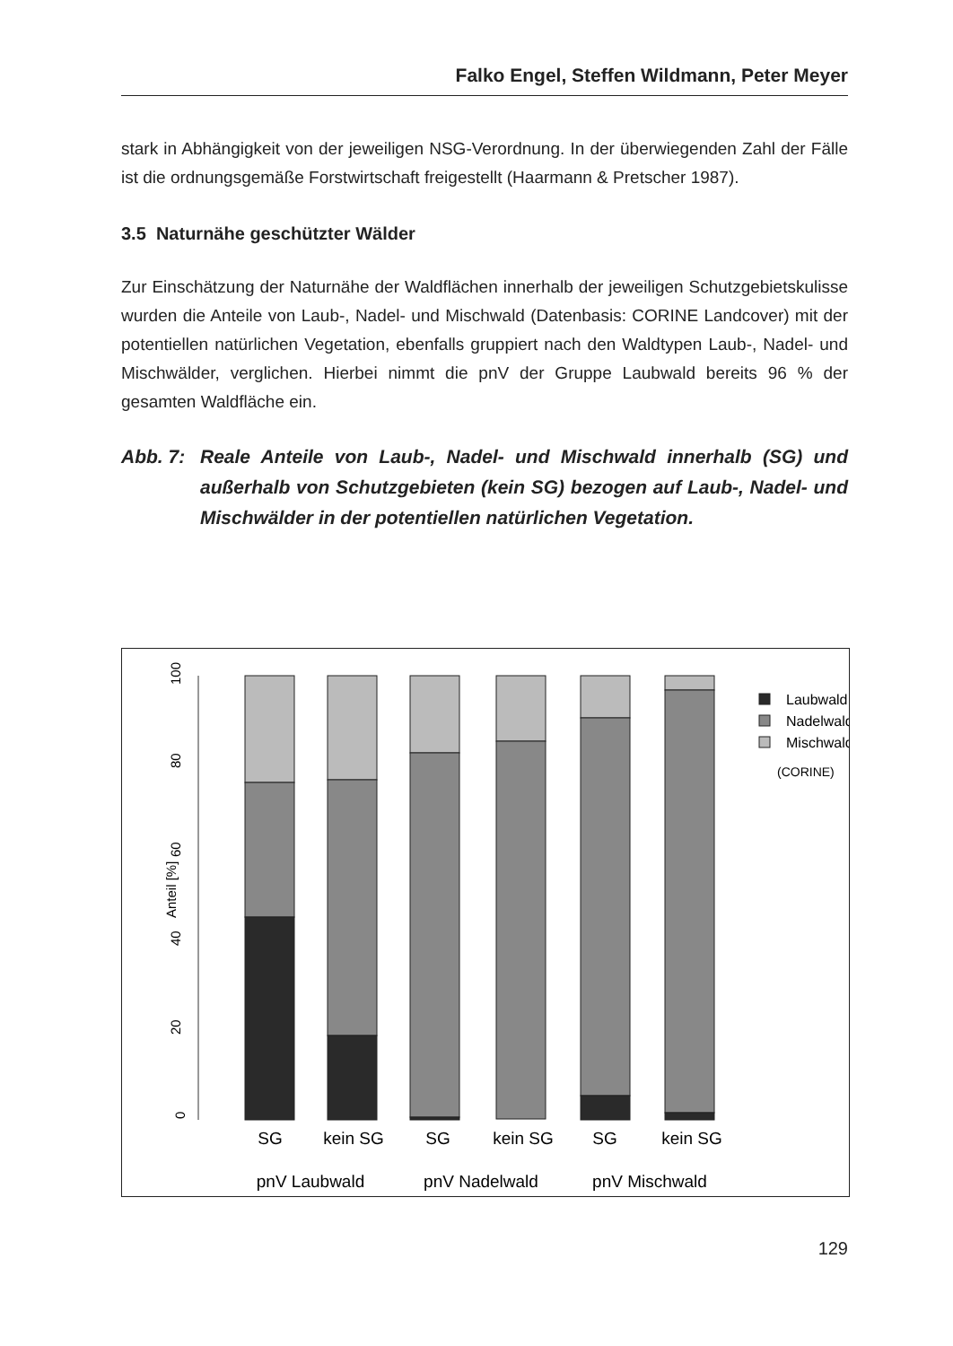Falko Engel, Steffen Wildmann, Peter Meyer
stark in Abhängigkeit von der jeweiligen NSG-Verordnung. In der überwiegenden Zahl der Fälle ist die ordnungsgemäße Forstwirtschaft freigestellt (Haarmann & Pretscher 1987).
3.5 Naturnähe geschützter Wälder
Zur Einschätzung der Naturnähe der Waldflächen innerhalb der jeweiligen Schutzgebietskulisse wurden die Anteile von Laub-, Nadel- und Mischwald (Datenbasis: CORINE Landcover) mit der potentiellen natürlichen Vegetation, ebenfalls gruppiert nach den Waldtypen Laub-, Nadel- und Mischwälder, verglichen. Hierbei nimmt die pnV der Gruppe Laubwald bereits 96 % der gesamten Waldfläche ein.
Abb. 7: Reale Anteile von Laub-, Nadel- und Mischwald innerhalb (SG) und außerhalb von Schutzgebieten (kein SG) bezogen auf Laub-, Nadel- und Mischwälder in der potentiellen natürlichen Vegetation.
0
20
40
60
80
100
Anteil [%]
Laubwald
Nadelwald
Mischwald
(CORINE)
SG
kein SG
SG
kein SG
SG
kein SG
pnV Laubwald
pnV Nadelwald
pnV Mischwald
129